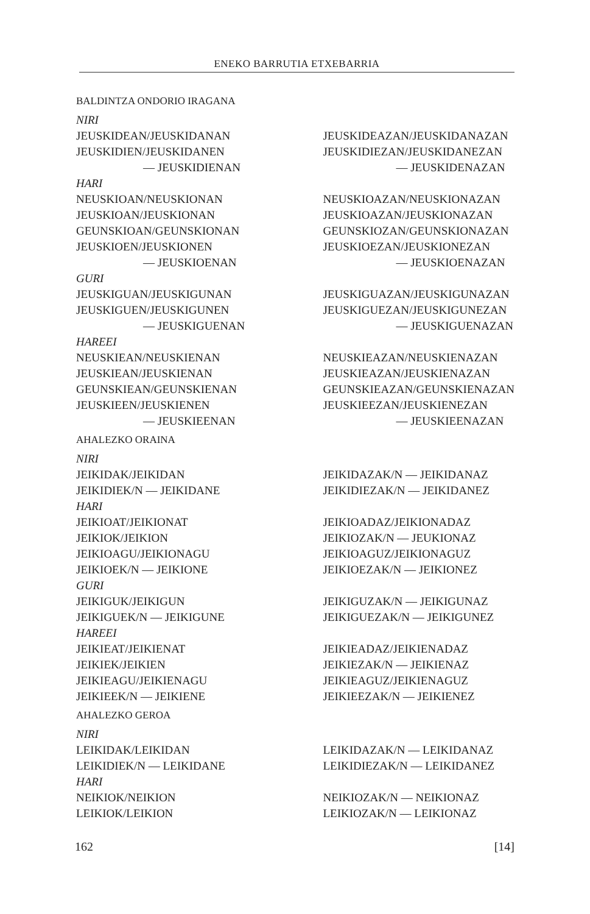ENEKO BARRUTIA ETXEBARRIA
| BALDINTZA ONDORIO IRAGANA | |
| NIRI | |
| JEUSKIDEAN/JEUSKIDANAN | JEUSKIDEAZAN/JEUSKIDANAZAN |
| JEUSKIDIEN/JEUSKIDANEN | JEUSKIDIEZAN/JEUSKIDANEZAN |
| — JEUSKIDIENAN | — JEUSKIDENAZAN |
| HARI | |
| NEUSKIOAN/NEUSKIONAN | NEUSKIOAZAN/NEUSKIONAZAN |
| JEUSKIOAN/JEUSKIONAN | JEUSKIOAZAN/JEUSKIONAZAN |
| GEUNSKIOAN/GEUNSKIONAN | GEUNSKIOZAN/GEUNSKIONAZAN |
| JEUSKIOEN/JEUSKIONEN | JEUSKIOEZAN/JEUSKIONEZAN |
| — JEUSKIOENAN | — JEUSKIOENAZAN |
| GURI | |
| JEUSKIGUAN/JEUSKIGUNAN | JEUSKIGUAZAN/JEUSKIGUNAZAN |
| JEUSKIGUEN/JEUSKIGUNEN | JEUSKIGUEZAN/JEUSKIGUNEZAN |
| — JEUSKIGUENAN | — JEUSKIGUENAZAN |
| HAREEI | |
| NEUSKIEAN/NEUSKIENAN | NEUSKIEAZAN/NEUSKIENAZAN |
| JEUSKIEAN/JEUSKIENAN | JEUSKIEAZAN/JEUSKIENAZAN |
| GEUNSKIEAN/GEUNSKIENAN | GEUNSKIEAZAN/GEUNSKIENAZAN |
| JEUSKIEEN/JEUSKIENEN | JEUSKIEEZAN/JEUSKIENEZAN |
| — JEUSKIEENAN | — JEUSKIEENAZAN |
| AHALEZKO ORAINA | |
| NIRI | |
| JEIKIDAK/JEIKIDAN | JEIKIDAZAK/N — JEIKIDANAZ |
| JEIKIDIEK/N — JEIKIDANE | JEIKIDIEZAK/N — JEIKIDANEZ |
| HARI | |
| JEIKIOAT/JEIKIONAT | JEIKIOADAZ/JEIKIONADAZ |
| JEIKIOK/JEIKION | JEIKIOZAK/N — JEUKIONAZ |
| JEIKIOAGU/JEIKIONAGU | JEIKIOAGUZ/JEIKIONAGUZ |
| JEIKIOEK/N — JEIKIONE | JEIKIOEZAK/N — JEIKIONEZ |
| GURI | |
| JEIKIGUK/JEIKIGUN | JEIKIGUZAK/N — JEIKIGUNAZ |
| JEIKIGUEK/N — JEIKIGUNE | JEIKIGUEZAK/N — JEIKIGUNEZ |
| HAREEI | |
| JEIKIEAT/JEIKIENAT | JEIKIEADAZ/JEIKIENADAZ |
| JEIKIEK/JEIKIEN | JEIKIEZAK/N — JEIKIENAZ |
| JEIKIEAGU/JEIKIENAGU | JEIKIEAGUZ/JEIKIENAGUZ |
| JEIKIEEK/N — JEIKIENE | JEIKIEEZAK/N — JEIKIENEZ |
| AHALEZKO GEROA | |
| NIRI | |
| LEIKIDAK/LEIKIDAN | LEIKIDAZAK/N — LEIKIDANAZ |
| LEIKIDIEK/N — LEIKIDANE | LEIKIDIEZAK/N — LEIKIDANEZ |
| HARI | |
| NEIKIOK/NEIKION | NEIKIOZAK/N — NEIKIONAZ |
| LEIKIOK/LEIKION | LEIKIOZAK/N — LEIKIONAZ |
162 [14]